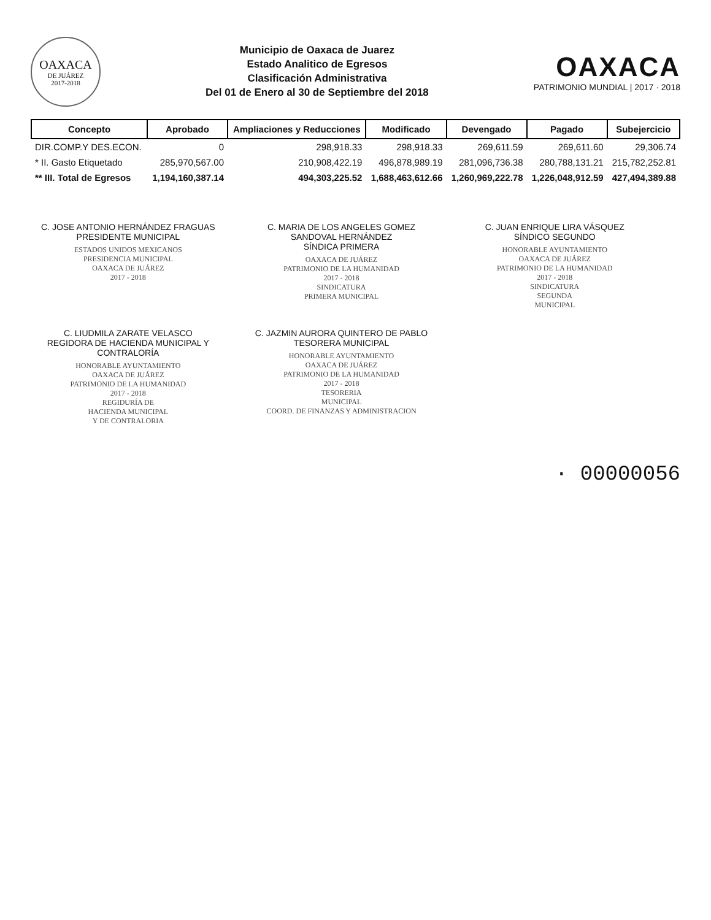OAXACA
DE JUÁREZ
2017-2018
Municipio de Oaxaca de Juarez
Estado Analitico de Egresos
Clasificación Administrativa
Del 01 de Enero al 30 de Septiembre del 2018
OAXACA
PATRIMONIO MUNDIAL | 2017 · 2018
| Concepto | Aprobado | Ampliaciones y Reducciones | Modificado | Devengado | Pagado | Subejercicio |
| --- | --- | --- | --- | --- | --- | --- |
| DIR.COMP.Y DES.ECON. | 0 | 298,918.33 | 298,918.33 | 269,611.59 | 269,611.60 | 29,306.74 |
| * II. Gasto Etiquetado | 285,970,567.00 | 210,908,422.19 | 496,878,989.19 | 281,096,736.38 | 280,788,131.21 | 215,782,252.81 |
| ** III. Total de Egresos | 1,194,160,387.14 | 494,303,225.52 | 1,688,463,612.66 | 1,260,969,222.78 | 1,226,048,912.59 | 427,494,389.88 |
C. JOSE ANTONIO HERNÁNDEZ FRAGUAS
PRESIDENTE MUNICIPAL
ESTADOS UNIDOS MEXICANOS
PRESIDENCIA MUNICIPAL
OAXACA DE JUÁREZ
2017 - 2018
C. MARIA DE LOS ANGELES GOMEZ SANDOVAL HERNÁNDEZ
SÍNDICA PRIMERA
OAXACA DE JUÁREZ
PATRIMONIO DE LA HUMANIDAD
2017 - 2018
SINDICATURA
PRIMERA MUNICIPAL
C. JUAN ENRIQUE LIRA VÁSQUEZ
SÍNDICO SEGUNDO
HONORABLE AYUNTAMIENTO
OAXACA DE JUÁREZ
PATRIMONIO DE LA HUMANIDAD
2017 - 2018
SINDICATURA
SEGUNDA
MUNICIPAL
C. LIUDMILA ZARATE VELASCO
REGIDORA DE HACIENDA MUNICIPAL Y
CONTRALORÍA
HONORABLE AYUNTAMIENTO
OAXACA DE JUÁREZ
PATRIMONIO DE LA HUMANIDAD
2017 - 2018
REGIDURÍA DE
HACIENDA MUNICIPAL
Y DE CONTRALORIA
C. JAZMIN AURORA QUINTERO DE PABLO
TESORERA MUNICIPAL
HONORABLE AYUNTAMIENTO
OAXACA DE JUÁREZ
PATRIMONIO DE LA HUMANIDAD
2017 - 2018
TESORERIA
MUNICIPAL
COORD. DE FINANZAS Y ADMINISTRACION
· 00000056